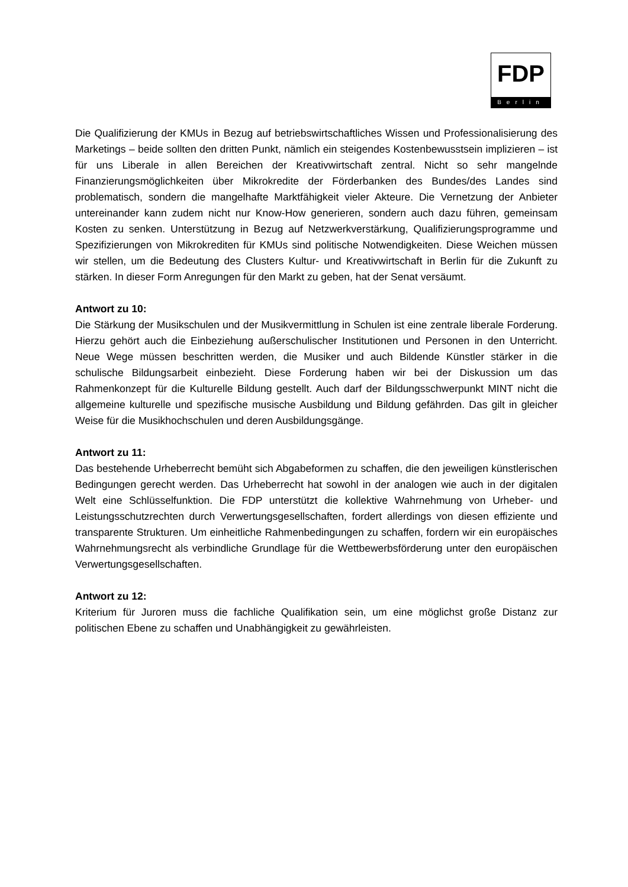FDP
Berlin
Die Qualifizierung der KMUs in Bezug auf betriebswirtschaftliches Wissen und Professionalisierung des Marketings – beide sollten den dritten Punkt, nämlich ein steigendes Kostenbewusstsein implizieren – ist für uns Liberale in allen Bereichen der Kreativwirtschaft zentral. Nicht so sehr mangelnde Finanzierungsmöglichkeiten über Mikrokredite der Förderbanken des Bundes/des Landes sind problematisch, sondern die mangelhafte Marktfähigkeit vieler Akteure. Die Vernetzung der Anbieter untereinander kann zudem nicht nur Know-How generieren, sondern auch dazu führen, gemeinsam Kosten zu senken. Unterstützung in Bezug auf Netzwerkverstärkung, Qualifizierungsprogramme und Spezifizierungen von Mikrokrediten für KMUs sind politische Notwendigkeiten. Diese Weichen müssen wir stellen, um die Bedeutung des Clusters Kultur- und Kreativwirtschaft in Berlin für die Zukunft zu stärken. In dieser Form Anregungen für den Markt zu geben, hat der Senat versäumt.
Antwort zu 10:
Die Stärkung der Musikschulen und der Musikvermittlung in Schulen ist eine zentrale liberale Forderung. Hierzu gehört auch die Einbeziehung außerschulischer Institutionen und Personen in den Unterricht. Neue Wege müssen beschritten werden, die Musiker und auch Bildende Künstler stärker in die schulische Bildungsarbeit einbezieht. Diese Forderung haben wir bei der Diskussion um das Rahmenkonzept für die Kulturelle Bildung gestellt. Auch darf der Bildungsschwerpunkt MINT nicht die allgemeine kulturelle und spezifische musische Ausbildung und Bildung gefährden. Das gilt in gleicher Weise für die Musikhochschulen und deren Ausbildungsgänge.
Antwort zu 11:
Das bestehende Urheberrecht bemüht sich Abgabeformen zu schaffen, die den jeweiligen künstlerischen Bedingungen gerecht werden. Das Urheberrecht hat sowohl in der analogen wie auch in der digitalen Welt eine Schlüsselfunktion. Die FDP unterstützt die kollektive Wahrnehmung von Urheber- und Leistungsschutzrechten durch Verwertungsgesellschaften, fordert allerdings von diesen effiziente und transparente Strukturen. Um einheitliche Rahmenbedingungen zu schaffen, fordern wir ein europäisches Wahrnehmungsrecht als verbindliche Grundlage für die Wettbewerbsförderung unter den europäischen Verwertungsgesellschaften.
Antwort zu 12:
Kriterium für Juroren muss die fachliche Qualifikation sein, um eine möglichst große Distanz zur politischen Ebene zu schaffen und Unabhängigkeit zu gewährleisten.